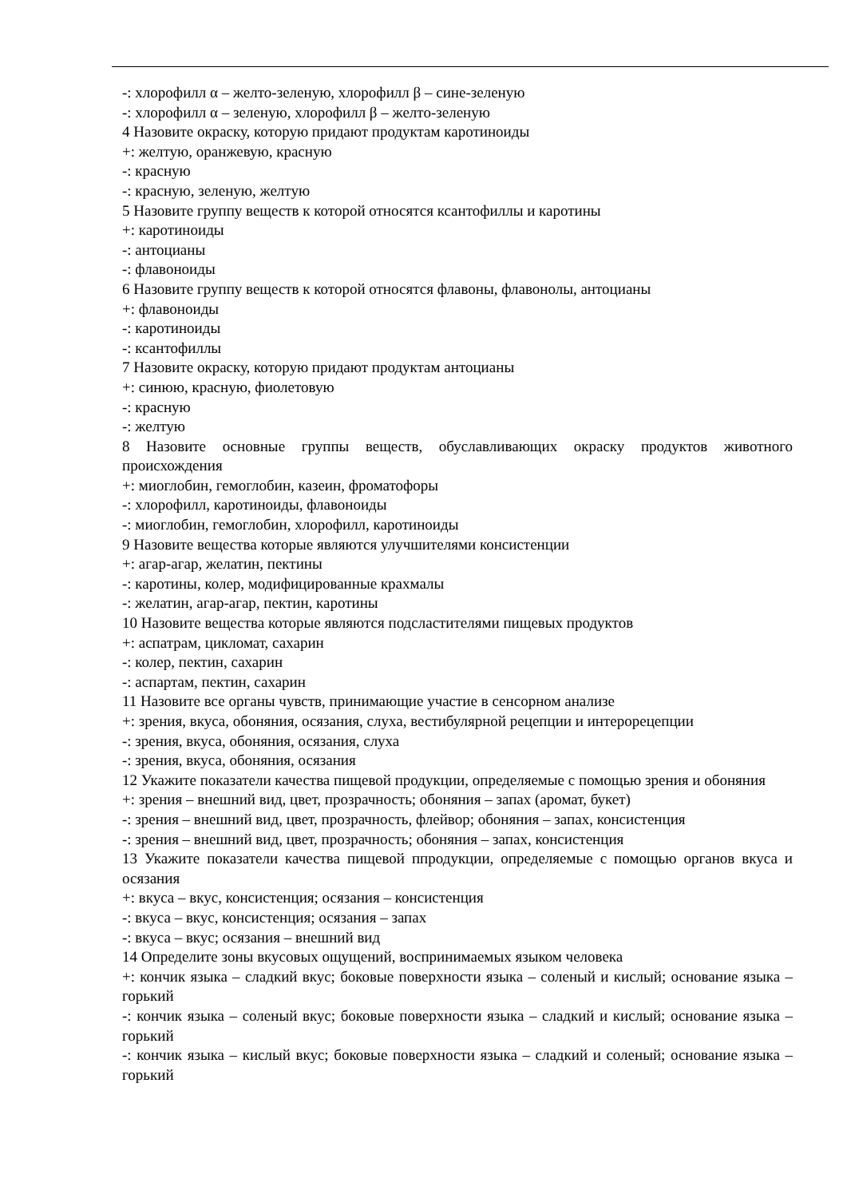-: хлорофилл α – желто-зеленую, хлорофилл β – сине-зеленую
-: хлорофилл α – зеленую, хлорофилл β – желто-зеленую
4 Назовите окраску, которую придают продуктам каротиноиды
+: желтую, оранжевую, красную
-: красную
-: красную, зеленую, желтую
5 Назовите группу веществ к которой относятся ксантофиллы и каротины
+: каротиноиды
-: антоцианы
-: флавоноиды
6 Назовите группу веществ к которой относятся флавоны, флавонолы, антоцианы
+: флавоноиды
-: каротиноиды
-: ксантофиллы
7 Назовите окраску, которую придают продуктам антоцианы
+: синюю, красную, фиолетовую
-: красную
-: желтую
8 Назовите основные группы веществ, обуславливающих окраску продуктов животного происхождения
+: миоглобин, гемоглобин, казеин, фроматофоры
-: хлорофилл, каротиноиды, флавоноиды
-: миоглобин, гемоглобин, хлорофилл, каротиноиды
9 Назовите вещества которые являются улучшителями консистенции
+: агар-агар, желатин, пектины
-: каротины, колер, модифицированные крахмалы
-: желатин, агар-агар, пектин, каротины
10 Назовите вещества которые являются подсластителями пищевых продуктов
+: аспатрам, цикломат, сахарин
-: колер, пектин, сахарин
-: аспартам, пектин, сахарин
11 Назовите все органы чувств, принимающие участие в сенсорном анализе
+: зрения, вкуса, обоняния, осязания, слуха, вестибулярной рецепции и интерорецепции
-: зрения, вкуса, обоняния, осязания, слуха
-: зрения, вкуса, обоняния, осязания
12 Укажите показатели качества пищевой продукции, определяемые с помощью зрения и обоняния
+: зрения – внешний вид, цвет, прозрачность; обоняния – запах (аромат, букет)
-: зрения – внешний вид, цвет, прозрачность, флейвор; обоняния – запах, консистенция
-: зрения – внешний вид, цвет, прозрачность; обоняния – запах, консистенция
13 Укажите показатели качества пищевой ппродукции, определяемые с помощью органов вкуса и осязания
+: вкуса – вкус, консистенция; осязания – консистенция
-: вкуса – вкус, консистенция; осязания – запах
-: вкуса – вкус; осязания – внешний вид
14 Определите зоны вкусовых ощущений, воспринимаемых языком человека
+: кончик языка – сладкий вкус; боковые поверхности языка – соленый и кислый; основание языка – горький
-: кончик языка – соленый вкус; боковые поверхности языка – сладкий и кислый; основание языка – горький
-: кончик языка – кислый вкус; боковые поверхности языка – сладкий и соленый; основание языка – горький